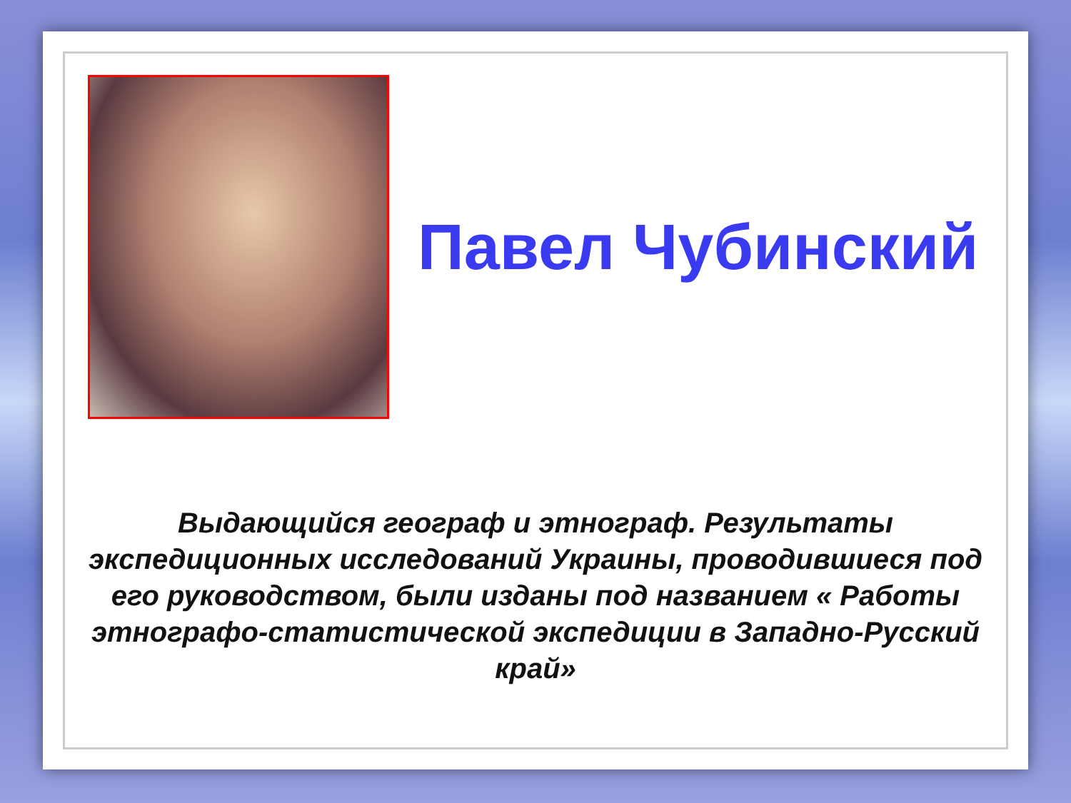Павел Чубинский
Выдающийся географ и этнограф. Результаты экспедиционных исследований Украины, проводившиеся под его руководством, были изданы под названием « Работы этнографо-статистической экспедиции в Западно-Русский край»